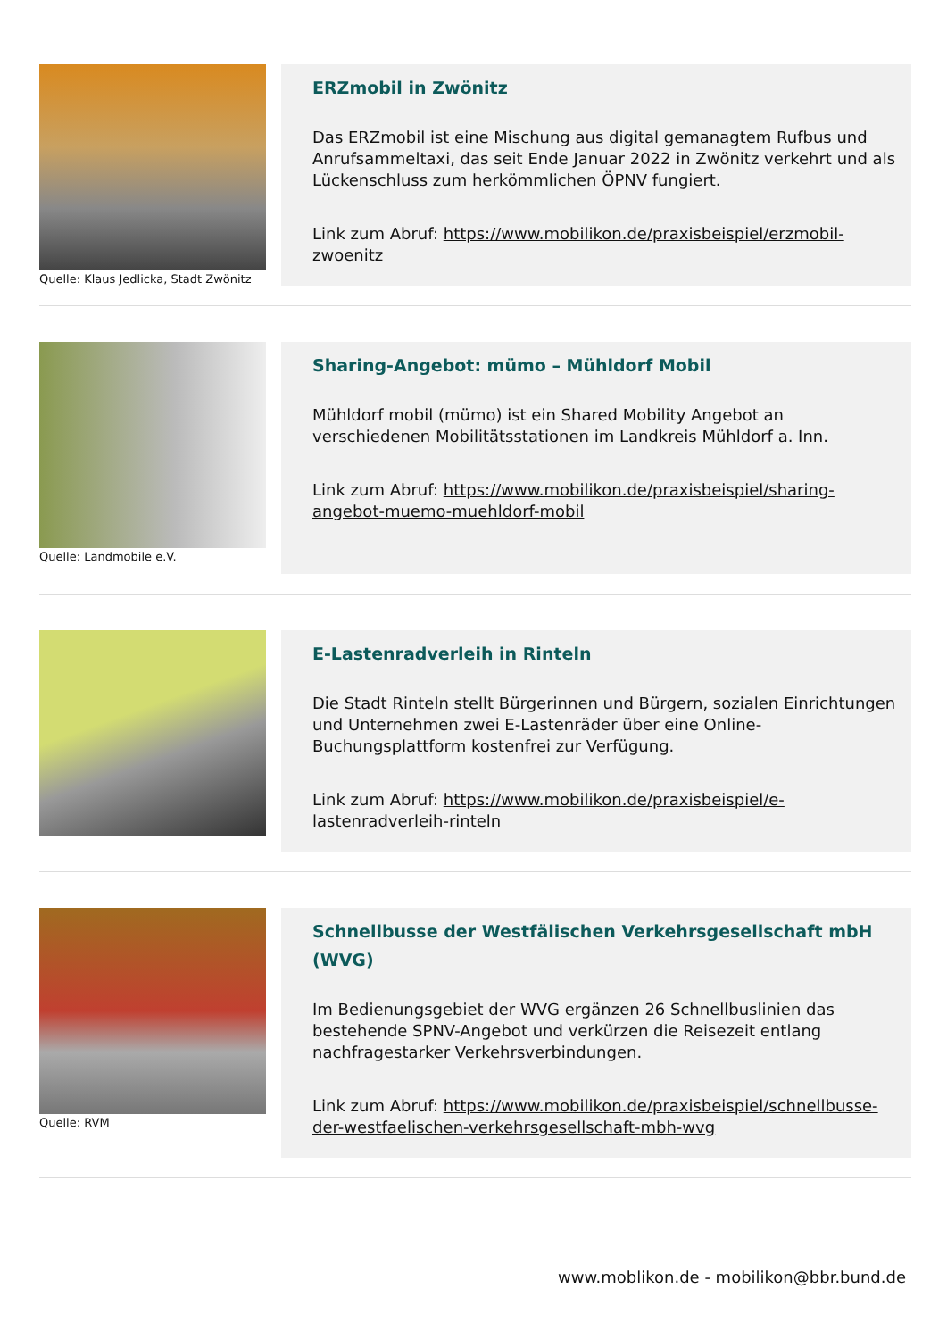Quelle: Klaus Jedlicka, Stadt Zwönitz
ERZmobil in Zwönitz
Das ERZmobil ist eine Mischung aus digital gemanagtem Rufbus und Anrufsammeltaxi, das seit Ende Januar 2022 in Zwönitz verkehrt und als Lückenschluss zum herkömmlichen ÖPNV fungiert.
Link zum Abruf: https://www.mobilikon.de/praxisbeispiel/erzmobil-zwoenitz
Quelle: Landmobile e.V.
Sharing-Angebot: mümo – Mühldorf Mobil
Mühldorf mobil (mümo) ist ein Shared Mobility Angebot an verschiedenen Mobilitätsstationen im Landkreis Mühldorf a. Inn.
Link zum Abruf: https://www.mobilikon.de/praxisbeispiel/sharing-angebot-muemo-muehldorf-mobil
E-Lastenradverleih in Rinteln
Die Stadt Rinteln stellt Bürgerinnen und Bürgern, sozialen Einrichtungen und Unternehmen zwei E-Lastenräder über eine Online-Buchungsplattform kostenfrei zur Verfügung.
Link zum Abruf: https://www.mobilikon.de/praxisbeispiel/e-lastenradverleih-rinteln
Quelle: RVM
Schnellbusse der Westfälischen Verkehrsgesellschaft mbH (WVG)
Im Bedienungsgebiet der WVG ergänzen 26 Schnellbuslinien das bestehende SPNV-Angebot und verkürzen die Reisezeit entlang nachfragestarker Verkehrsverbindungen.
Link zum Abruf: https://www.mobilikon.de/praxisbeispiel/schnellbusse-der-westfaelischen-verkehrsgesellschaft-mbh-wvg
www.moblikon.de - mobilikon@bbr.bund.de